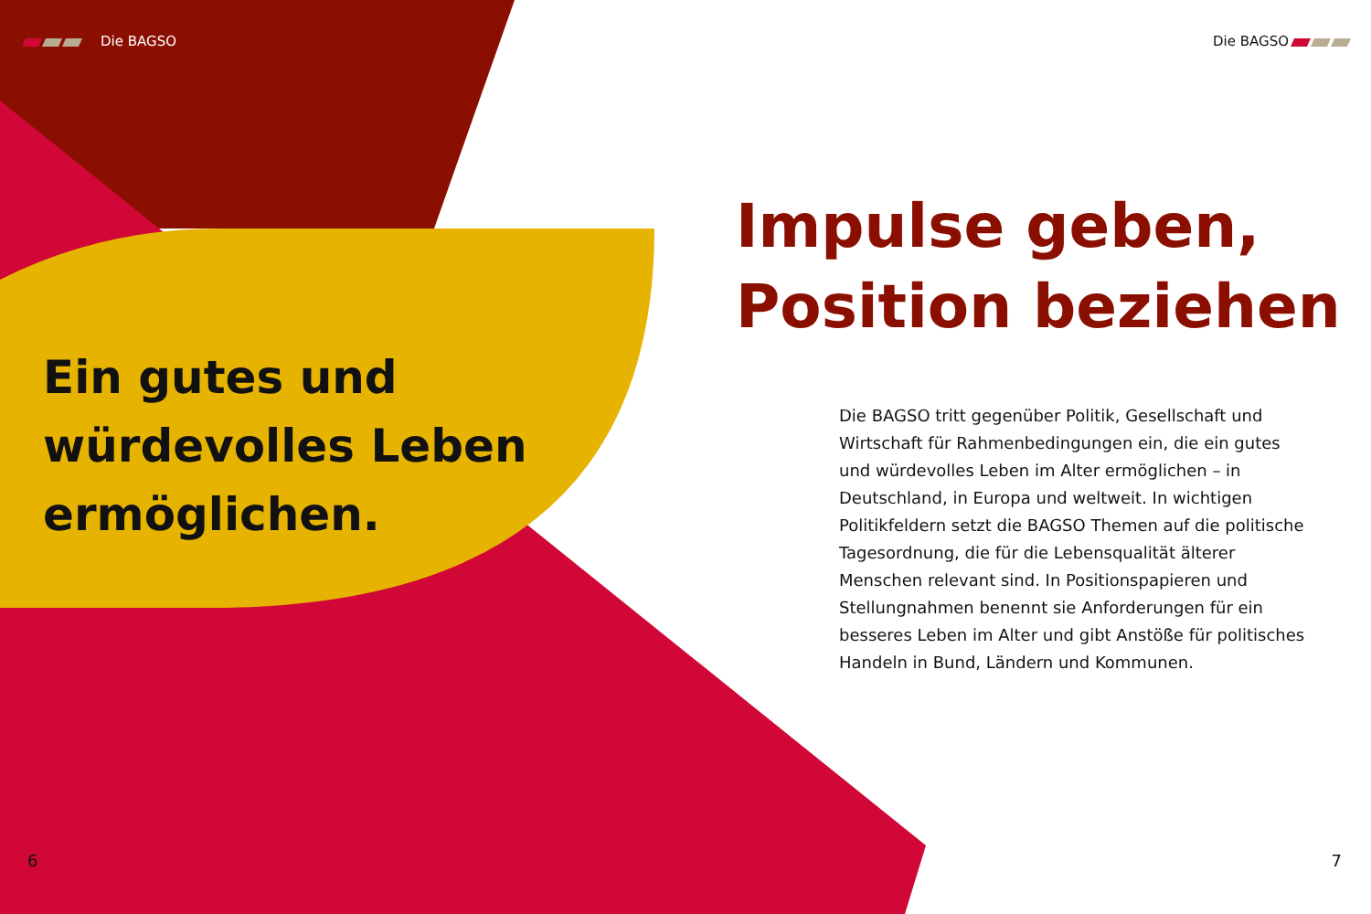Die BAGSO
Ein gutes und
würdevolles Leben
ermöglichen.
Die BAGSO
Impulse geben,
Position beziehen
Die BAGSO tritt gegenüber Politik, Gesellschaft und Wirtschaft für Rahmenbedingungen ein, die ein gutes und würdevolles Leben im Alter ermöglichen – in Deutschland, in Europa und weltweit. In wichtigen Politikfeldern setzt die BAGSO Themen auf die politische Tagesordnung, die für die Lebensqualität älterer Menschen relevant sind. In Positionspapieren und Stellungnahmen benennt sie Anforderungen für ein besseres Leben im Alter und gibt Anstöße für politisches Handeln in Bund, Ländern und Kommunen.
6 7